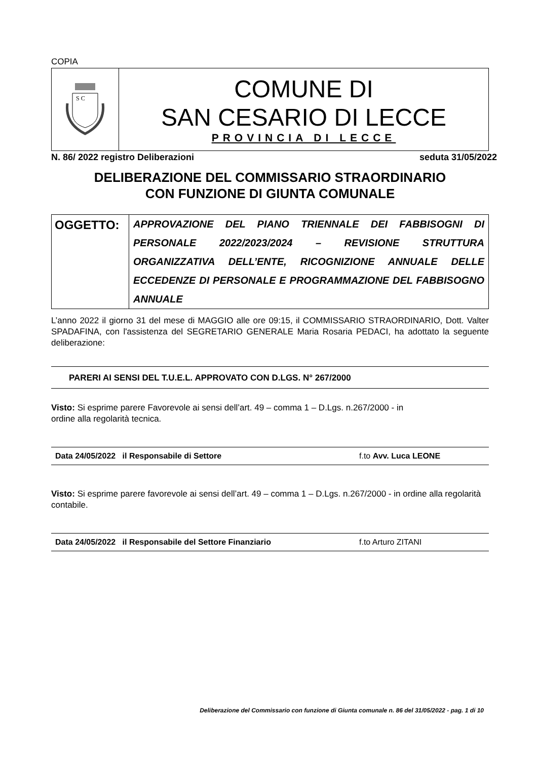COPIA
| S C | COMUNE DI SAN CESARIO DI LECCE PROVINCIA DI LECCE |
N. 86/ 2022 registro Deliberazioni seduta 31/05/2022
DELIBERAZIONE DEL COMMISSARIO STRAORDINARIO
CON FUNZIONE DI GIUNTA COMUNALE
| OGGETTO: | APPROVAZIONE DEL PIANO TRIENNALE DEI FABBISOGNI DI PERSONALE 2022/2023/2024 – REVISIONE STRUTTURA ORGANIZZATIVA DELL’ENTE, RICOGNIZIONE ANNUALE DELLE ECCEDENZE DI PERSONALE E PROGRAMMAZIONE DEL FABBISOGNO ANNUALE |
L’anno 2022 il giorno 31 del mese di MAGGIO alle ore 09:15, il COMMISSARIO STRAORDINARIO, Dott. Valter SPADAFINA, con l'assistenza del SEGRETARIO GENERALE Maria Rosaria PEDACI, ha adottato la seguente deliberazione:
PARERI AI SENSI DEL T.U.E.L. APPROVATO CON D.LGS. N° 267/2000
Visto: Si esprime parere Favorevole ai sensi dell’art. 49 – comma 1 – D.Lgs. n.267/2000 - in
ordine alla regolarità tecnica.
Data 24/05/2022 il Responsabile di Settore f.to Avv. Luca LEONE
Visto: Si esprime parere favorevole ai sensi dell’art. 49 – comma 1 – D.Lgs. n.267/2000 - in ordine alla regolarità contabile.
Data 24/05/2022 il Responsabile del Settore Finanziario f.to Arturo ZITANI
Deliberazione del Commissario con funzione di Giunta comunale n. 86 del 31/05/2022 - pag. 1 di 10